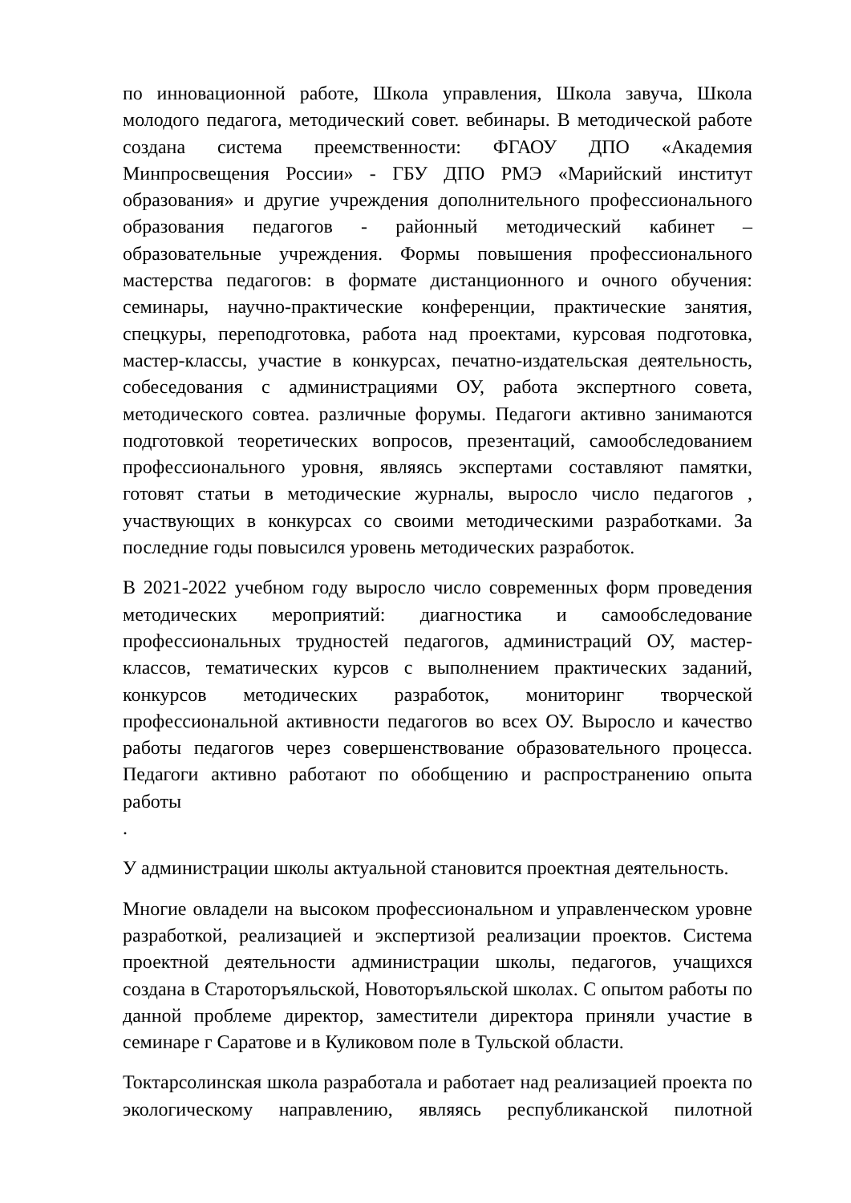по инновационной работе, Школа управления, Школа завуча, Школа молодого педагога, методический совет. вебинары. В методической работе создана система преемственности: ФГАОУ ДПО «Академия Минпросвещения России» - ГБУ ДПО РМЭ «Марийский институт образования» и другие учреждения дополнительного профессионального образования педагогов - районный методический кабинет – образовательные учреждения. Формы повышения профессионального мастерства педагогов: в формате дистанционного и очного обучения: семинары, научно-практические конференции, практические занятия, спецкуры, переподготовка, работа над проектами, курсовая подготовка, мастер-классы, участие в конкурсах, печатно-издательская деятельность, собеседования с администрациями ОУ, работа экспертного совета, методического совтеа. различные форумы. Педагоги активно занимаются подготовкой теоретических вопросов, презентаций, самообследованием профессионального уровня, являясь экспертами составляют памятки, готовят статьи в методические журналы, выросло число педагогов , участвующих в конкурсах со своими методическими разработками. За последние годы повысился уровень методических разработок.
В 2021-2022 учебном году выросло число современных форм проведения методических мероприятий: диагностика и самообследование профессиональных трудностей педагогов, администраций ОУ, мастер-классов, тематических курсов с выполнением практических заданий, конкурсов методических разработок, мониторинг творческой профессиональной активности педагогов во всех ОУ. Выросло и качество работы педагогов через совершенствование образовательного процесса. Педагоги активно работают по обобщению и распространению опыта работы
.
У администрации школы актуальной становится проектная деятельность.
Многие овладели на высоком профессиональном и управленческом уровне разработкой, реализацией и экспертизой реализации проектов. Система проектной деятельности администрации школы, педагогов, учащихся создана в Староторъяльской, Новоторъяльской школах. С опытом работы по данной проблеме директор, заместители директора приняли участие в семинаре г Саратове и в Куликовом поле в Тульской области.
Токтарсолинская школа разработала и работает над реализацией проекта по экологическому направлению, являясь республиканской пилотной